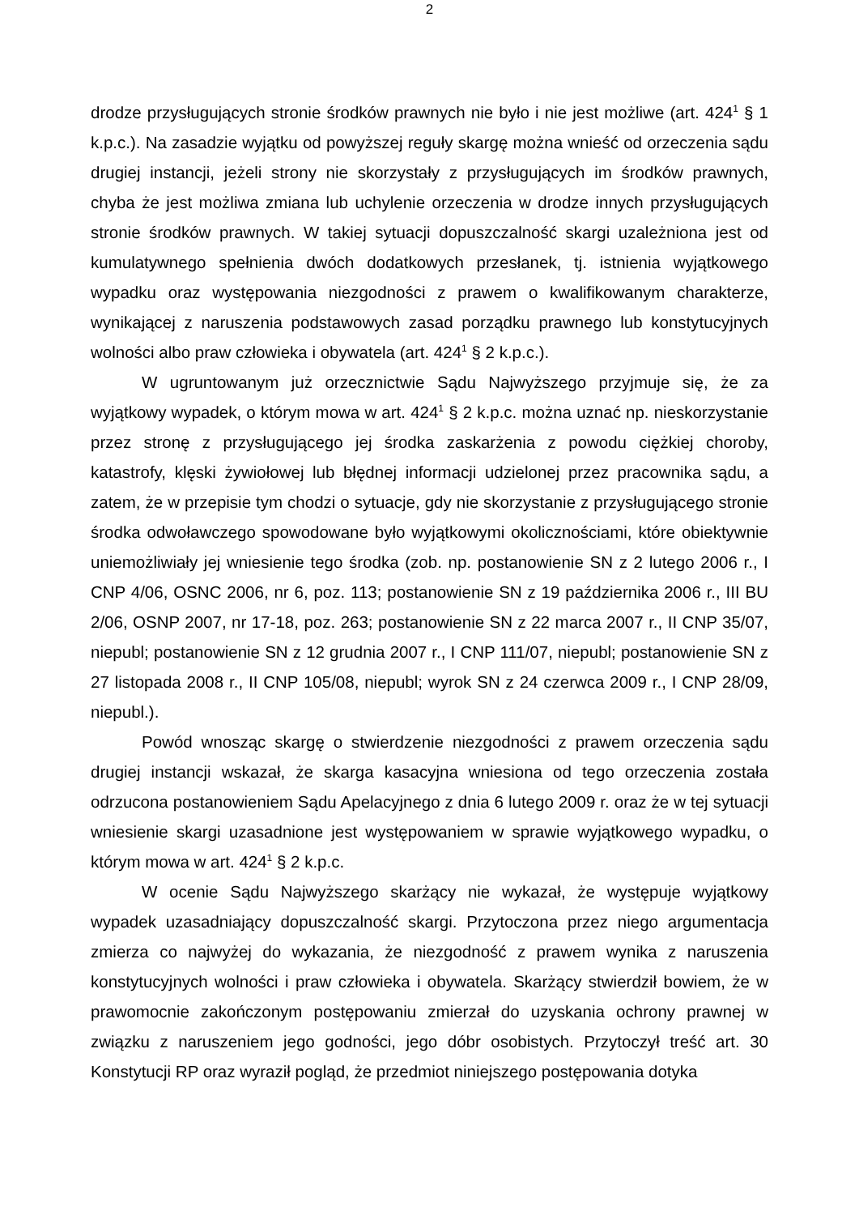2
drodze przysługujących stronie środków prawnych nie było i nie jest możliwe (art. 424<sup>1</sup> § 1 k.p.c.). Na zasadzie wyjątku od powyższej reguły skargę można wnieść od orzeczenia sądu drugiej instancji, jeżeli strony nie skorzystały z przysługujących im środków prawnych, chyba że jest możliwa zmiana lub uchylenie orzeczenia w drodze innych przysługujących stronie środków prawnych. W takiej sytuacji dopuszczalność skargi uzależniona jest od kumulatywnego spełnienia dwóch dodatkowych przesłanek, tj. istnienia wyjątkowego wypadku oraz występowania niezgodności z prawem o kwalifikowanym charakterze, wynikającej z naruszenia podstawowych zasad porządku prawnego lub konstytucyjnych wolności albo praw człowieka i obywatela (art. 424<sup>1</sup> § 2 k.p.c.).
W ugruntowanym już orzecznictwie Sądu Najwyższego przyjmuje się, że za wyjątkowy wypadek, o którym mowa w art. 424<sup>1</sup> § 2 k.p.c. można uznać np. nieskorzystanie przez stronę z przysługującego jej środka zaskarżenia z powodu ciężkiej choroby, katastrofy, klęski żywiołowej lub błędnej informacji udzielonej przez pracownika sądu, a zatem, że w przepisie tym chodzi o sytuacje, gdy nie skorzystanie z przysługującego stronie środka odwoławczego spowodowane było wyjątkowymi okolicznościami, które obiektywnie uniemożliwiały jej wniesienie tego środka (zob. np. postanowienie SN z 2 lutego 2006 r., I CNP 4/06, OSNC 2006, nr 6, poz. 113; postanowienie SN z 19 października 2006 r., III BU 2/06, OSNP 2007, nr 17-18, poz. 263; postanowienie SN z 22 marca 2007 r., II CNP 35/07, niepubl; postanowienie SN z 12 grudnia 2007 r., I CNP 111/07, niepubl; postanowienie SN z 27 listopada 2008 r., II CNP 105/08, niepubl; wyrok SN z 24 czerwca 2009 r., I CNP 28/09, niepubl.).
Powód wnosząc skargę o stwierdzenie niezgodności z prawem orzeczenia sądu drugiej instancji wskazał, że skarga kasacyjna wniesiona od tego orzeczenia została odrzucona postanowieniem Sądu Apelacyjnego z dnia 6 lutego 2009 r. oraz że w tej sytuacji wniesienie skargi uzasadnione jest występowaniem w sprawie wyjątkowego wypadku, o którym mowa w art. 424<sup>1</sup> § 2 k.p.c.
W ocenie Sądu Najwyższego skarżący nie wykazał, że występuje wyjątkowy wypadek uzasadniający dopuszczalność skargi. Przytoczona przez niego argumentacja zmierza co najwyżej do wykazania, że niezgodność z prawem wynika z naruszenia konstytucyjnych wolności i praw człowieka i obywatela. Skarżący stwierdził bowiem, że w prawomocnie zakończonym postępowaniu zmierzał do uzyskania ochrony prawnej w związku z naruszeniem jego godności, jego dóbr osobistych. Przytoczył treść art. 30 Konstytucji RP oraz wyraził pogląd, że przedmiot niniejszego postępowania dotyka